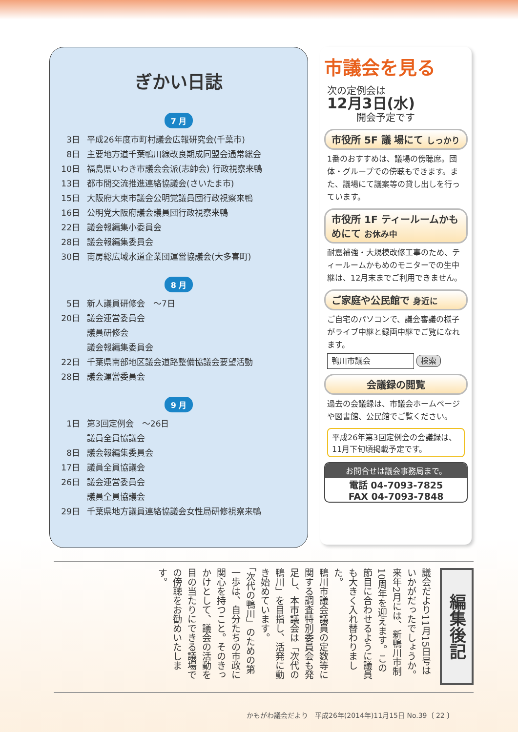ぎかい日誌
7 月
3日 平成26年度市町村議会広報研究会(千葉市)
8日 主要地方道千葉鴨川線改良期成同盟会通常総会
10日 福島県いわき市議会会派(志帥会) 行政視察来鴨
13日 都市間交流推進連絡協議会(さいたま市)
15日 大阪府大東市議会公明党議員団行政視察来鴨
16日 公明党大阪府議会議員団行政視察来鴨
22日 議会報編集小委員会
28日 議会報編集委員会
30日 南房総広域水道企業団運営協議会(大多喜町)
8 月
5日 新人議員研修会　～7日
20日 議会運営委員会
議員研修会
議会報編集委員会
22日 千葉県南部地区議会道路整備協議会要望活動
28日 議会運営委員会
9 月
1日 第3回定例会　～26日
議員全員協議会
8日 議会報編集委員会
17日 議員全員協議会
26日 議会運営委員会
議員全員協議会
29日 千葉県地方議員連絡協議会女性局研修視察来鴨
市議会を見る
次の定例会は
12月3日(水)
　　　開会予定です
市役所 5F 議 場にて しっかり
1番のおすすめは、議場の傍聴席。団体・グループでの傍聴もできます。また、議場にて議案等の貸し出しを行っています。
市役所 1F ティールームかもめにて お休み中
耐震補強・大規模改修工事のため、ティールームかもめのモニターでの生中継は、12月末までご利用できません。
ご家庭や公民館で 身近に
ご自宅のパソコンで、議会審議の様子がライブ中継と録画中継でご覧になれます。
鴨川市議会 検索
会議録の閲覧
過去の会議録は、市議会ホームページや図書館、公民館でご覧ください。
平成26年第3回定例会の会議録は、11月下旬頃掲載予定です。
お問合せは議会事務局まで。
電話 04-7093-7825
FAX 04-7093-7848
編集後記
議会だより11月15日号はいかがだったでしょうか。
来年2月には、新鴨川市制10周年を迎えます。この節目に合わせるように議員も大きく入れ替わりました。
鴨川市議会議員の定数等に関する調査特別委員会も発足し、本市議会は「次代の鴨川」を目指し、活発に動き始めています。
「次代の鴨川」のための第一歩は、自分たちの市政に関心を持つこと。そのきっかけとして、議会の活動を目の当たりにできる議場での傍聴をお勧めいたします。
かもがわ議会だより　平成26年(2014年)11月15日 No.39〔 22 〕